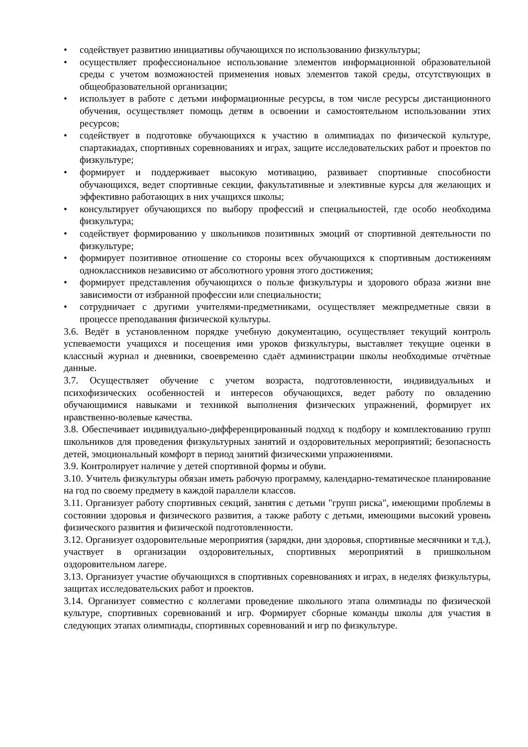• содействует развитию инициативы обучающихся по использованию физкультуры;
• осуществляет профессиональное использование элементов информационной образовательной среды с учетом возможностей применения новых элементов такой среды, отсутствующих в общеобразовательной организации;
• использует в работе с детьми информационные ресурсы, в том числе ресурсы дистанционного обучения, осуществляет помощь детям в освоении и самостоятельном использовании этих ресурсов;
• содействует в подготовке обучающихся к участию в олимпиадах по физической культуре, спартакиадах, спортивных соревнованиях и играх, защите исследовательских работ и проектов по физкультуре;
• формирует и поддерживает высокую мотивацию, развивает спортивные способности обучающихся, ведет спортивные секции, факультативные и элективные курсы для желающих и эффективно работающих в них учащихся школы;
• консультирует обучающихся по выбору профессий и специальностей, где особо необходима физкультура;
• содействует формированию у школьников позитивных эмоций от спортивной деятельности по физкультуре;
• формирует позитивное отношение со стороны всех обучающихся к спортивным достижениям одноклассников независимо от абсолютного уровня этого достижения;
• формирует представления обучающихся о пользе физкультуры и здорового образа жизни вне зависимости от избранной профессии или специальности;
• сотрудничает с другими учителями-предметниками, осуществляет межпредметные связи в процессе преподавания физической культуры.
3.6. Ведёт в установленном порядке учебную документацию, осуществляет текущий контроль успеваемости учащихся и посещения ими уроков физкультуры, выставляет текущие оценки в классный журнал и дневники, своевременно сдаёт администрации школы необходимые отчётные данные.
3.7. Осуществляет обучение с учетом возраста, подготовленности, индивидуальных и психофизических особенностей и интересов обучающихся, ведет работу по овладению обучающимися навыками и техникой выполнения физических упражнений, формирует их нравственно-волевые качества.
3.8. Обеспечивает индивидуально-дифференцированный подход к подбору и комплектованию групп школьников для проведения физкультурных занятий и оздоровительных мероприятий; безопасность детей, эмоциональный комфорт в период занятий физическими упражнениями.
3.9. Контролирует наличие у детей спортивной формы и обуви.
3.10. Учитель физкультуры обязан иметь рабочую программу, календарно-тематическое планирование на год по своему предмету в каждой параллели классов.
3.11. Организует работу спортивных секций, занятия с детьми "групп риска", имеющими проблемы в состоянии здоровья и физического развития, а также работу с детьми, имеющими высокий уровень физического развития и физической подготовленности.
3.12. Организует оздоровительные мероприятия (зарядки, дни здоровья, спортивные месячники и т.д.), участвует в организации оздоровительных, спортивных мероприятий в пришкольном оздоровительном лагере.
3.13. Организует участие обучающихся в спортивных соревнованиях и играх, в неделях физкультуры, защитах исследовательских работ и проектов.
3.14. Организует совместно с коллегами проведение школьного этапа олимпиады по физической культуре, спортивных соревнований и игр. Формирует сборные команды школы для участия в следующих этапах олимпиады, спортивных соревнований и игр по физкультуре.